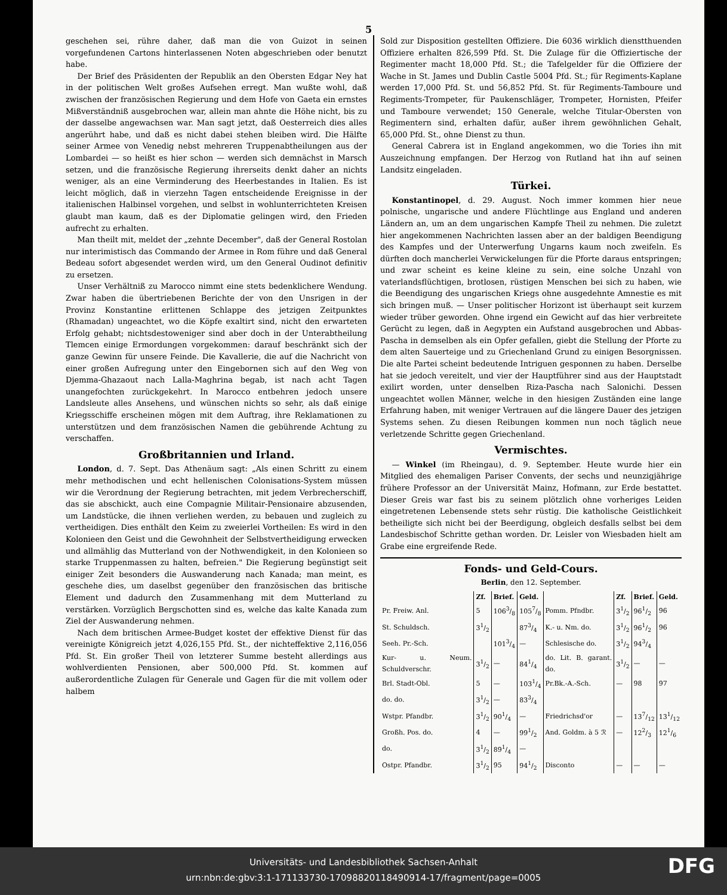5
geschehen sei, rühre daher, daß man die von Guizot in seinen vorgefundenen Cartons hinterlassenen Noten abgeschrieben oder benutzt habe.
Der Brief des Präsidenten der Republik an den Obersten Edgar Ney hat in der politischen Welt großes Aufsehen erregt. Man wußte wohl, daß zwischen der französischen Regierung und dem Hofe von Gaeta ein ernstes Mißverständniß ausgebrochen war, allein man ahnte die Höhe nicht, bis zu der dasselbe angewachsen war. Man sagt jetzt, daß Oesterreich dies alles angerührt habe, und daß es nicht dabei stehen bleiben wird. Die Hälfte seiner Armee von Venedig nebst mehreren Truppenabtheilungen aus der Lombardei — so heißt es hier schon — werden sich demnächst in Marsch setzen, und die französische Regierung ihrerseits denkt daher an nichts weniger, als an eine Verminderung des Heerbestandes in Italien. Es ist leicht möglich, daß in vierzehn Tagen entscheidende Ereignisse in der italienischen Halbinsel vorgehen, und selbst in wohlunterrichteten Kreisen glaubt man kaum, daß es der Diplomatie gelingen wird, den Frieden aufrecht zu erhalten.
Man theilt mit, meldet der „zehnte December", daß der General Rostolan nur interimistisch das Commando der Armee in Rom führe und daß General Bedeau sofort abgesendet werden wird, um den General Oudinot definitiv zu ersetzen.
Unser Verhältniß zu Marocco nimmt eine stets bedenklichere Wendung. Zwar haben die übertriebenen Berichte der von den Unsrigen in der Provinz Konstantine erlittenen Schlappe des jetzigen Zeitpunktes (Rhamadan) ungeachtet, wo die Köpfe exaltirt sind, nicht den erwarteten Erfolg gehabt; nichtsdestoweniger sind aber doch in der Unterabtheilung Tlemcen einige Ermordungen vorgekommen: darauf beschränkt sich der ganze Gewinn für unsere Feinde. Die Kavallerie, die auf die Nachricht von einer großen Aufregung unter den Eingebornen sich auf den Weg von Djemma-Ghazaout nach Lalla-Maghrina begab, ist nach acht Tagen unangefochten zurückgekehrt. In Marocco entbehren jedoch unsere Landsleute alles Ansehens, und wünschen nichts so sehr, als daß einige Kriegsschiffe erscheinen mögen mit dem Auftrag, ihre Reklamationen zu unterstützen und dem französischen Namen die gebührende Achtung zu verschaffen.
Großbritannien und Irland.
London, d. 7. Sept. Das Athenäum sagt: „Als einen Schritt zu einem mehr methodischen und echt hellenischen Colonisations-System müssen wir die Verordnung der Regierung betrachten, mit jedem Verbrecherschiff, das sie abschickt, auch eine Compagnie Militair-Pensionaire abzusenden, um Landstücke, die ihnen verliehen werden, zu bebauen und zugleich zu vertheidigen. Dies enthält den Keim zu zweierlei Vortheilen: Es wird in den Kolonieen den Geist und die Gewohnheit der Selbstvertheidigung erwecken und allmählig das Mutterland von der Nothwendigkeit, in den Kolonieen so starke Truppenmassen zu halten, befreien." Die Regierung begünstigt seit einiger Zeit besonders die Auswanderung nach Kanada; man meint, es geschehe dies, um daselbst gegenüber den französischen das britische Element und dadurch den Zusammenhang mit dem Mutterland zu verstärken. Vorzüglich Bergschotten sind es, welche das kalte Kanada zum Ziel der Auswanderung nehmen.
Nach dem britischen Armee-Budget kostet der effektive Dienst für das vereinigte Königreich jetzt 4,026,155 Pfd. St., der nichteffektive 2,116,056 Pfd. St. Ein großer Theil von letzterer Summe besteht allerdings aus wohlverdienten Pensionen, aber 500,000 Pfd. St. kommen auf außerordentliche Zulagen für Generale und Gagen für die mit vollem oder halbem
Sold zur Disposition gestellten Offiziere. Die 6036 wirklich dienstthuenden Offiziere erhalten 826,599 Pfd. St. Die Zulage für die Offiziertische der Regimenter macht 18,000 Pfd. St.; die Tafelgelder für die Offiziere der Wache in St. James und Dublin Castle 5004 Pfd. St.; für Regiments-Kaplane werden 17,000 Pfd. St. und 56,852 Pfd. St. für Regiments-Tamboure und Regiments-Trompeter, für Paukenschläger, Trompeter, Hornisten, Pfeifer und Tamboure verwendet; 150 Generale, welche Titular-Obersten von Regimentern sind, erhalten dafür, außer ihrem gewöhnlichen Gehalt, 65,000 Pfd. St., ohne Dienst zu thun.
General Cabrera ist in England angekommen, wo die Tories ihn mit Auszeichnung empfangen. Der Herzog von Rutland hat ihn auf seinen Landsitz eingeladen.
Türkei.
Konstantinopel, d. 29. August. Noch immer kommen hier neue polnische, ungarische und andere Flüchtlinge aus England und anderen Ländern an, um an dem ungarischen Kampfe Theil zu nehmen. Die zuletzt hier angekommenen Nachrichten lassen aber an der baldigen Beendigung des Kampfes und der Unterwerfung Ungarns kaum noch zweifeln. Es dürften doch mancherlei Verwickelungen für die Pforte daraus entspringen; und zwar scheint es keine kleine zu sein, eine solche Unzahl von vaterlandsflüchtigen, brotlosen, rüstigen Menschen bei sich zu haben, wie die Beendigung des ungarischen Kriegs ohne ausgedehnte Amnestie es mit sich bringen muß. — Unser politischer Horizont ist überhaupt seit kurzem wieder trüber geworden. Ohne irgend ein Gewicht auf das hier verbreitete Gerücht zu legen, daß in Aegypten ein Aufstand ausgebrochen und Abbas-Pascha in demselben als ein Opfer gefallen, giebt die Stellung der Pforte zu dem alten Sauerteige und zu Griechenland Grund zu einigen Besorgnissen. Die alte Partei scheint bedeutende Intriguen gesponnen zu haben. Derselbe hat sie jedoch vereitelt, und vier der Hauptführer sind aus der Hauptstadt exilirt worden, unter denselben Riza-Pascha nach Salonichi. Dessen ungeachtet wollen Männer, welche in den hiesigen Zuständen eine lange Erfahrung haben, mit weniger Vertrauen auf die längere Dauer des jetzigen Systems sehen. Zu diesen Reibungen kommen nun noch täglich neue verletzende Schritte gegen Griechenland.
Vermischtes.
— Winkel (im Rheingau), d. 9. September. Heute wurde hier ein Mitglied des ehemaligen Pariser Convents, der sechs und neunzigjährige frühere Professor an der Universität Mainz, Hofmann, zur Erde bestattet. Dieser Greis war fast bis zu seinem plötzlich ohne vorheriges Leiden eingetretenen Lebensende stets sehr rüstig. Die katholische Geistlichkeit betheiligte sich nicht bei der Beerdigung, obgleich desfalls selbst bei dem Landesbischof Schritte gethan worden. Dr. Leisler von Wiesbaden hielt am Grabe eine ergreifende Rede.
Fonds- und Geld-Cours.
Berlin, den 12. September.
| | Zf. | Brief. | Geld. | | Zf. | Brief. | Geld. |
| --- | --- | --- | --- | --- | --- | --- | --- |
| Pr. Freiw. Anl. | 5 | 1063/8 | 1057/8 | Pomm. Pfndbr. | 31/2 | 961/2 | 96 |
| St. Schuldsch. | 31/2 | | 873/4 | K.- u. Nm. do. | 31/2 | 961/2 | 96 |
| Seeh. Pr.-Sch. | | 1013/4 | — | Schlesische do. | 31/2 | 943/4 | |
| Kur- u. Neum. Schuldverschr. | 31/2 | — | 841/4 | do. Lit. B. garant. do. | 31/2 | — | — |
| Brl. Stadt-Obl. | 5 | — | 1031/4 | Pr.Bk.-A.-Sch. | — | 98 | 97 |
| do. do. | 31/2 | — | 833/4 | | | | |
| Wstpr. Pfandbr. | 31/2 | 901/4 | — | Friedrichsd'or | — | 137/12 | 131/12 |
| Großh. Pos. do. | 4 | — | 991/2 | And. Goldm. à 5 ℛ | — | 122/3 | 121/6 |
| do. | 31/2 | 891/4 | — | | | | |
| Ostpr. Pfandbr. | 31/2 | 95 | 941/2 | Disconto | — | — | — |
Universitäts- und Landesbibliothek Sachsen-Anhalt
urn:nbn:de:gbv:3:1-171133730-17098820118490914-17/fragment/page=0005
DFG